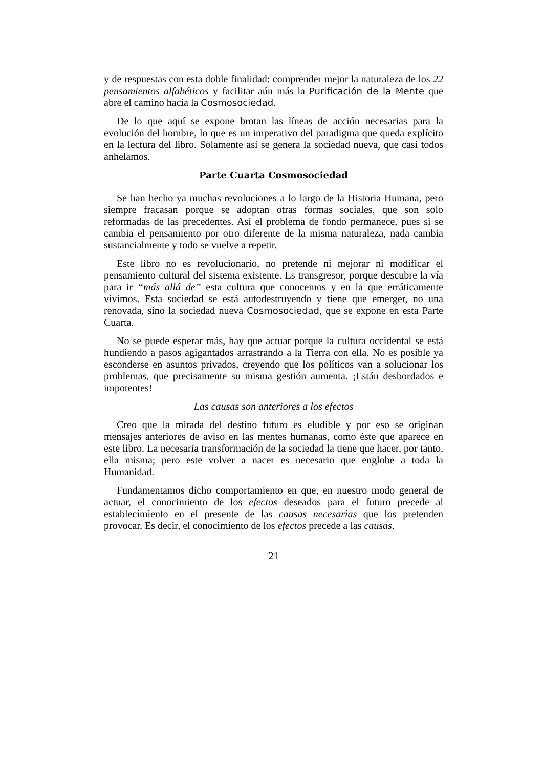y de respuestas con esta doble finalidad: comprender mejor la naturaleza de los 22 pensamientos alfabéticos y facilitar aún más la Purificación de la Mente que abre el camino hacia la Cosmosociedad.
De lo que aquí se expone brotan las líneas de acción necesarias para la evolución del hombre, lo que es un imperativo del paradigma que queda explícito en la lectura del libro. Solamente así se genera la sociedad nueva, que casi todos anhelamos.
Parte Cuarta Cosmosociedad
Se han hecho ya muchas revoluciones a lo largo de la Historia Humana, pero siempre fracasan porque se adoptan otras formas sociales, que son solo reformadas de las precedentes. Así el problema de fondo permanece, pues si se cambia el pensamiento por otro diferente de la misma naturaleza, nada cambia sustancialmente y todo se vuelve a repetir.
Este libro no es revolucionario, no pretende ni mejorar ni modificar el pensamiento cultural del sistema existente. Es transgresor, porque descubre la vía para ir “más allá de” esta cultura que conocemos y en la que erráticamente vivimos. Esta sociedad se está autodestruyendo y tiene que emerger, no una renovada, sino la sociedad nueva Cosmosociedad, que se expone en esta Parte Cuarta.
No se puede esperar más, hay que actuar porque la cultura occidental se está hundiendo a pasos agigantados arrastrando a la Tierra con ella. No es posible ya esconderse en asuntos privados, creyendo que los políticos van a solucionar los problemas, que precisamente su misma gestión aumenta. ¡Están desbordados e impotentes!
Las causas son anteriores a los efectos
Creo que la mirada del destino futuro es eludible y por eso se originan mensajes anteriores de aviso en las mentes humanas, como éste que aparece en este libro. La necesaria transformación de la sociedad la tiene que hacer, por tanto, ella misma; pero este volver a nacer es necesario que englobe a toda la Humanidad.
Fundamentamos dicho comportamiento en que, en nuestro modo general de actuar, el conocimiento de los efectos deseados para el futuro precede al establecimiento en el presente de las causas necesarias que los pretenden provocar. Es decir, el conocimiento de los efectos precede a las causas.
21